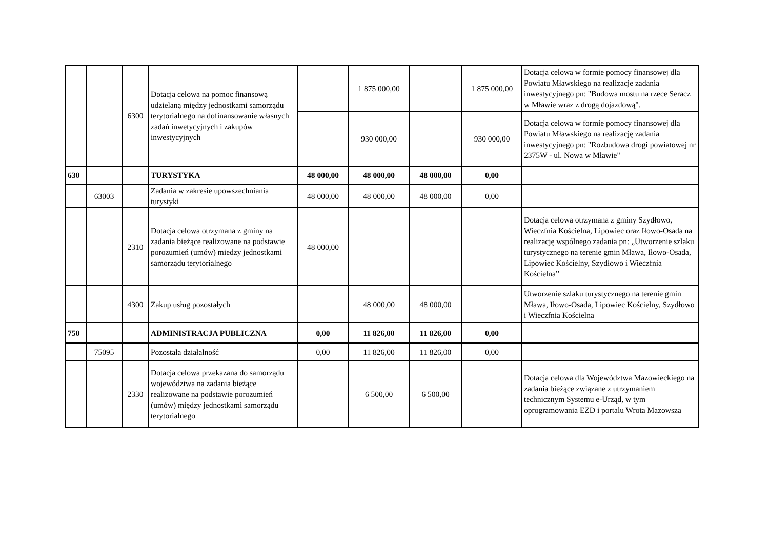| | | 6300 | Dotacja celowa na pomoc finansową udzielaną między jednostkami samorządu terytorialnego na dofinansowanie własnych zadań inwetycyjnych i zakupów inwestycyjnych | | 1 875 000,00 | | 1 875 000,00 | Dotacja celowa w formie pomocy finansowej dla Powiatu Mławskiego na realizacje zadania inwestycyjnego pn: "Budowa mostu na rzece Seracz w Mławie wraz z drogą dojazdową". |
| | | | | | 930 000,00 | | 930 000,00 | Dotacja celowa w formie pomocy finansowej dla Powiatu Mławskiego na realizację zadania inwestycyjnego pn: "Rozbudowa drogi powiatowej nr 2375W - ul. Nowa w Mławie" |
| 630 | | | TURYSTYKA | 48 000,00 | 48 000,00 | 48 000,00 | 0,00 | |
| | 63003 | | Zadania w zakresie upowszechniania turystyki | 48 000,00 | 48 000,00 | 48 000,00 | 0,00 | |
| | | 2310 | Dotacja celowa otrzymana z gminy na zadania bieżące realizowane na podstawie porozumień (umów) miedzy jednostkami samorządu terytorialnego | 48 000,00 | | | | Dotacja celowa otrzymana z gminy Szydłowo, Wieczfnia Kościelna, Lipowiec oraz Iłowo-Osada na realizację wspólnego zadania pn: „Utworzenie szlaku turystycznego na terenie gmin Mława, Iłowo-Osada, Lipowiec Kościelny, Szydłowo i Wieczfnia Kościelna” |
| | | 4300 | Zakup usług pozostałych | | 48 000,00 | 48 000,00 | | Utworzenie szlaku turystycznego na terenie gmin Mława, Iłowo-Osada, Lipowiec Kościelny, Szydłowo i Wieczfnia Kościelna |
| 750 | | | ADMINISTRACJA PUBLICZNA | 0,00 | 11 826,00 | 11 826,00 | 0,00 | |
| | 75095 | | Pozostała działalność | 0,00 | 11 826,00 | 11 826,00 | 0,00 | |
| | | 2330 | Dotacja celowa przekazana do samorządu województwa na zadania bieżące realizowane na podstawie porozumień (umów) między jednostkami samorządu terytorialnego | | 6 500,00 | 6 500,00 | | Dotacja celowa dla Województwa Mazowieckiego na zadania bieżące związane z utrzymaniem technicznym Systemu e-Urząd, w tym oprogramowania EZD i portalu Wrota Mazowsza |